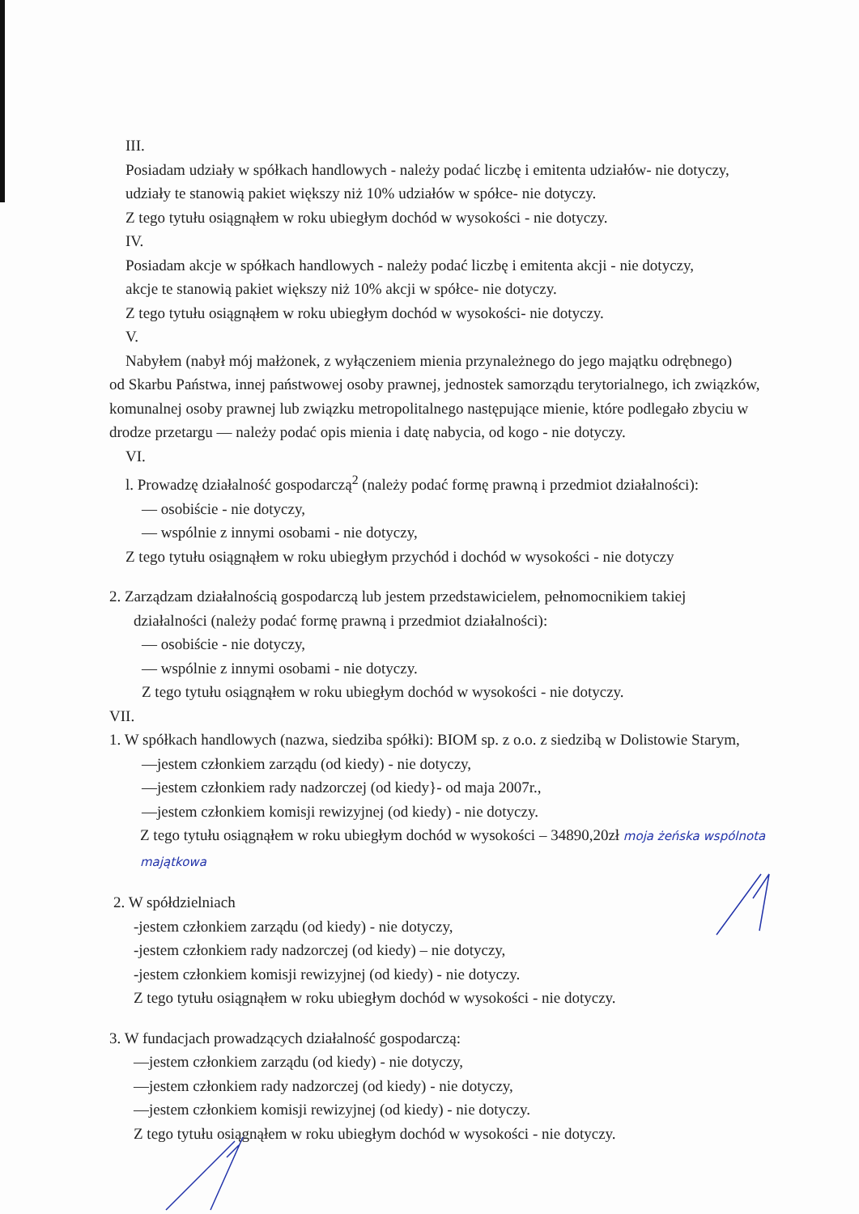III.
Posiadam udziały w spółkach handlowych - należy podać liczbę i emitenta udziałów- nie dotyczy,
udziały te stanowią pakiet większy niż 10% udziałów w spółce- nie dotyczy.
Z tego tytułu osiągnąłem w roku ubiegłym dochód w wysokości - nie dotyczy.
IV.
Posiadam akcje w spółkach handlowych - należy podać liczbę i emitenta akcji - nie dotyczy,
akcje te stanowią pakiet większy niż 10% akcji w spółce- nie dotyczy.
Z tego tytułu osiągnąłem w roku ubiegłym dochód w wysokości- nie dotyczy.
V.
Nabyłem (nabył mój małżonek, z wyłączeniem mienia przynależnego do jego majątku odrębnego)
od Skarbu Państwa, innej państwowej osoby prawnej, jednostek samorządu terytorialnego, ich związków, komunalnej osoby prawnej lub związku metropolitalnego następujące mienie, które podlegało zbyciu w drodze przetargu — należy podać opis mienia i datę nabycia, od kogo - nie dotyczy.
VI.
l. Prowadzę działalność gospodarczą<sup>2</sup> (należy podać formę prawną i przedmiot działalności):
— osobiście - nie dotyczy,
— wspólnie z innymi osobami - nie dotyczy,
Z tego tytułu osiągnąłem w roku ubiegłym przychód i dochód w wysokości - nie dotyczy
2. Zarządzam działalnością gospodarczą lub jestem przedstawicielem, pełnomocnikiem takiej
działalności (należy podać formę prawną i przedmiot działalności):
— osobiście - nie dotyczy,
— wspólnie z innymi osobami - nie dotyczy.
Z tego tytułu osiągnąłem w roku ubiegłym dochód w wysokości - nie dotyczy.
VII.
1. W spółkach handlowych (nazwa, siedziba spółki): BIOM sp. z o.o. z siedzibą w Dolistowie Starym,
—jestem członkiem zarządu (od kiedy) - nie dotyczy,
—jestem członkiem rady nadzorczej (od kiedy}- od maja 2007r.,
—jestem członkiem komisji rewizyjnej (od kiedy) - nie dotyczy.
Z tego tytułu osiągnąłem w roku ubiegłym dochód w wysokości – 34890,20zł moja żeńska wspólnota majątkowa
2. W spółdzielniach
-jestem członkiem zarządu (od kiedy) - nie dotyczy,
-jestem członkiem rady nadzorczej (od kiedy) – nie dotyczy,
-jestem członkiem komisji rewizyjnej (od kiedy) - nie dotyczy.
Z tego tytułu osiągnąłem w roku ubiegłym dochód w wysokości - nie dotyczy.
3. W fundacjach prowadzących działalność gospodarczą:
—jestem członkiem zarządu (od kiedy) - nie dotyczy,
—jestem członkiem rady nadzorczej (od kiedy) - nie dotyczy,
—jestem członkiem komisji rewizyjnej (od kiedy) - nie dotyczy.
Z tego tytułu osiągnąłem w roku ubiegłym dochód w wysokości - nie dotyczy.